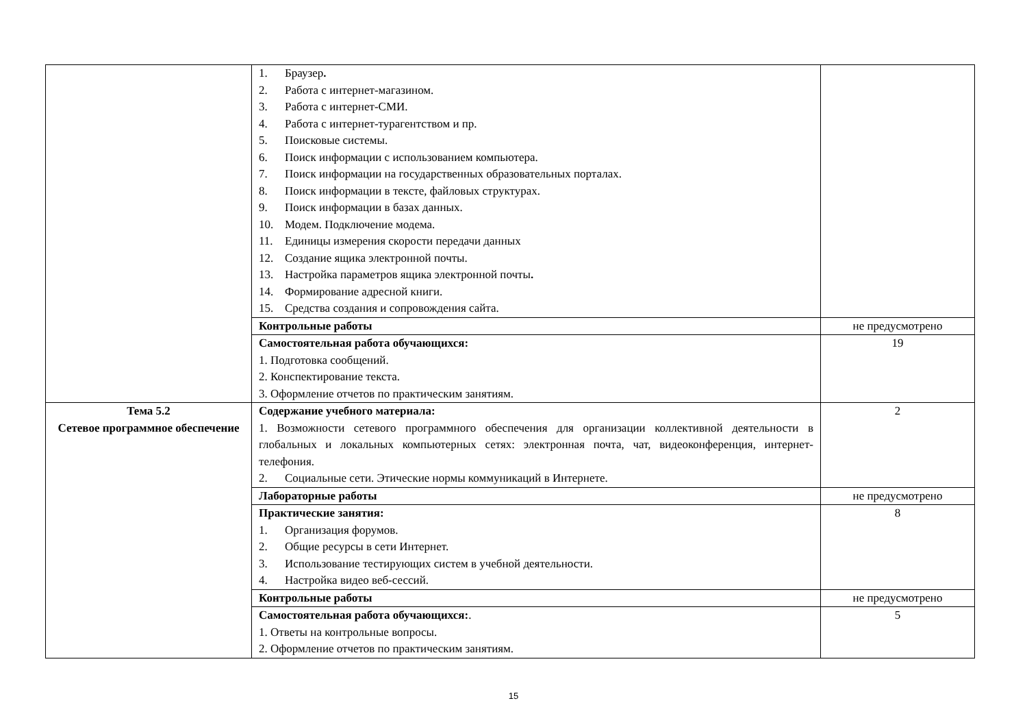| | 1. Браузер . 2. Работа с интернет-магазином. 3. Работа с интернет-СМИ. 4. Работа с интернет-турагентством и пр. 5. Поисковые системы. 6. Поиск информации с использованием компьютера. 7. Поиск информации на государственных образовательных порталах. 8. Поиск информации в тексте, файловых структурах. 9. Поиск информации в базах данных. 10. Модем. Подключение модема. 11. Единицы измерения скорости передачи данных 12. Создание ящика электронной почты. 13. Настройка параметров ящика электронной почты . 14. Формирование адресной книги. 15. Средства создания и сопровождения сайта. | |
| | Контрольные работы | не предусмотрено |
| | Самостоятельная работа обучающихся: 1. Подготовка сообщений. 2. Конспектирование текста. 3. Оформление отчетов по практическим занятиям. | 19 |
| Тема 5.2 Сетевое программное обеспечение | Содержание учебного материала: 1. Возможности сетевого программного обеспечения для организации коллективной деятельности в глобальных и локальных компьютерных сетях: электронная почта, чат, видеоконференция, интернет-телефония. 2. Социальные сети. Этические нормы коммуникаций в Интернете. | 2 |
| | Лабораторные работы | не предусмотрено |
| | Практические занятия: 1. Организация форумов. 2. Общие ресурсы в сети Интернет. 3. Использование тестирующих систем в учебной деятельности. 4. Настройка видео веб-сессий. | 8 |
| | Контрольные работы | не предусмотрено |
| | Самостоятельная работа обучающихся: . 1. Ответы на контрольные вопросы. 2. Оформление отчетов по практическим занятиям. | 5 |
15